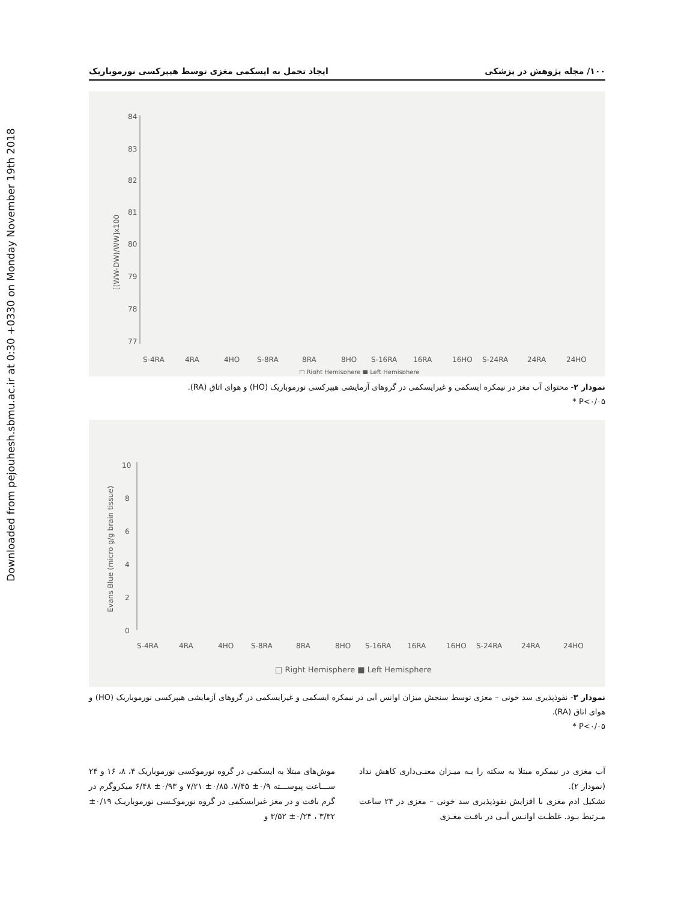Downloaded from pejouhesh.sbmu.ac.ir at 0:30 +0330 on Monday November 19th 2018
۱۰۰/ مجله پژوهش در پزشکی ایجاد تحمل به ایسکمی مغزی توسط هیپرکسی نورموباریک
84
83
82
81
80
79
78
77
[(WW-DW)/WW]x100
S-4RA
4RA
4HO
S-8RA
8RA
8HO
S-16RA
16RA
16HO
S-24RA
24RA
24HO
□ Right Hemisphere ■ Left Hemisphere
نمودار ۲- محتوای آب مغز در نیمکره ایسکمی و غیرایسکمی در گروهای آزمایشی هیپرکسی نورموباریک (HO) و هوای اتاق (RA).
P<۰/۰۵ *
10
8
6
4
2
0
Evans Blue (micro g/g brain tissue)
S-4RA
4RA
4HO
S-8RA
8RA
8HO
S-16RA
16RA
16HO
S-24RA
24RA
24HO
□ Right Hemisphere ■ Left Hemisphere
نمودار ۳- نفوذپذیری سد خونی – مغزی توسط سنجش میزان اوانس آبی در نیمکره ایسکمی و غیرایسکمی در گروهای آزمایشی هیپرکسی نورموباریک (HO) و هوای اتاق (RA).
P<۰/۰۵ *
آب مغزی در نیمکره مبتلا به سکته را بـه میـزان معنـی‌داری کاهش نداد (نمودار ۲).
تشکیل ادم مغزی با افزایش نفوذپذیری سد خونی – مغزی در ۲۴ ساعت مـرتبط بـود. غلظـت اوانـس آبـی در بافـت مغـزی
موش‌های مبتلا به ایسکمی در گروه نورموکسی نورموباریک ۴، ۸، ۱۶ و ۲۴ ســـاعت پیوســـته ۰/۹± ۷/۴۵، ۰/۸۵± ۷/۲۱ و ۰/۹۳± ۶/۴۸ میکروگرم در گرم بافت و در مغز غیرایسکمی در گروه نورموکـسی نورموباریـک ۰/۱۹± ۳/۳۲ ، ۰/۲۴± ۳/۵۲ و